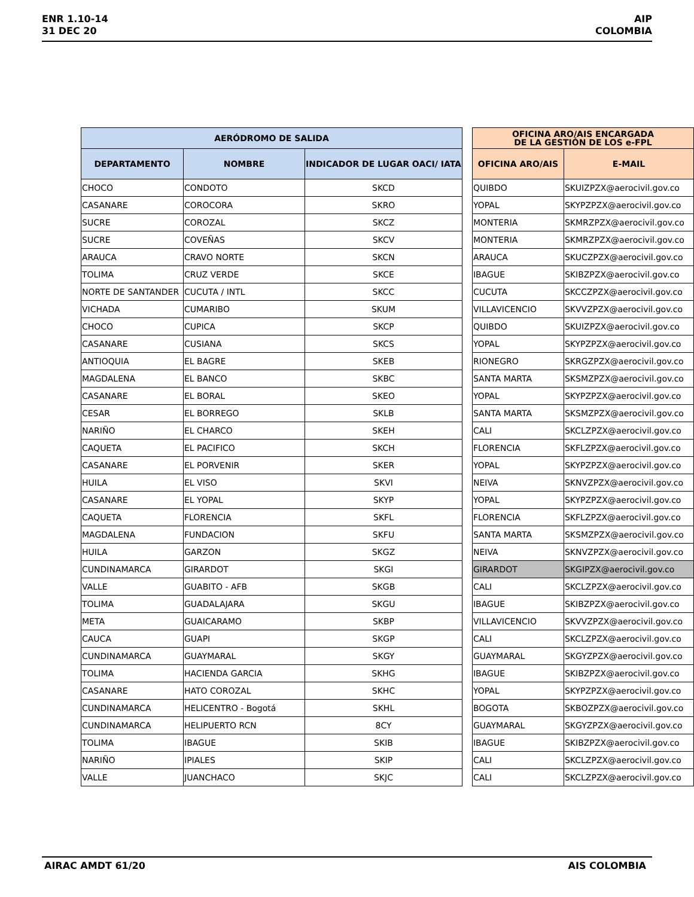ENR 1.10-14
31 DEC 20
AIP
COLOMBIA
| AERÓDROMO DE SALIDA | | |
| --- | --- | --- |
| DEPARTAMENTO | NOMBRE | INDICADOR DE LUGAR OACI/ IATA |
| CHOCO | CONDOTO | SKCD |
| CASANARE | COROCORA | SKRO |
| SUCRE | COROZAL | SKCZ |
| SUCRE | COVEÑAS | SKCV |
| ARAUCA | CRAVO NORTE | SKCN |
| TOLIMA | CRUZ VERDE | SKCE |
| NORTE DE SANTANDER | CUCUTA / INTL | SKCC |
| VICHADA | CUMARIBO | SKUM |
| CHOCO | CUPICA | SKCP |
| CASANARE | CUSIANA | SKCS |
| ANTIOQUIA | EL BAGRE | SKEB |
| MAGDALENA | EL BANCO | SKBC |
| CASANARE | EL BORAL | SKEO |
| CESAR | EL BORREGO | SKLB |
| NARIÑO | EL CHARCO | SKEH |
| CAQUETA | EL PACIFICO | SKCH |
| CASANARE | EL PORVENIR | SKER |
| HUILA | EL VISO | SKVI |
| CASANARE | EL YOPAL | SKYP |
| CAQUETA | FLORENCIA | SKFL |
| MAGDALENA | FUNDACION | SKFU |
| HUILA | GARZON | SKGZ |
| CUNDINAMARCA | GIRARDOT | SKGI |
| VALLE | GUABITO - AFB | SKGB |
| TOLIMA | GUADALAJARA | SKGU |
| META | GUAICARAMO | SKBP |
| CAUCA | GUAPI | SKGP |
| CUNDINAMARCA | GUAYMARAL | SKGY |
| TOLIMA | HACIENDA GARCIA | SKHG |
| CASANARE | HATO COROZAL | SKHC |
| CUNDINAMARCA | HELICENTRO - Bogotá | SKHL |
| CUNDINAMARCA | HELIPUERTO RCN | 8CY |
| TOLIMA | IBAGUE | SKIB |
| NARIÑO | IPIALES | SKIP |
| VALLE | JUANCHACO | SKJC |
| OFICINA ARO/AIS ENCARGADA DE LA GESTIÓN DE LOS e-FPL | |
| --- | --- |
| OFICINA ARO/AIS | E-MAIL |
| QUIBDO | SKUIZPZX@aerocivil.gov.co |
| YOPAL | SKYPZPZX@aerocivil.gov.co |
| MONTERIA | SKMRZPZX@aerocivil.gov.co |
| MONTERIA | SKMRZPZX@aerocivil.gov.co |
| ARAUCA | SKUCZPZX@aerocivil.gov.co |
| IBAGUE | SKIBZPZX@aerocivil.gov.co |
| CUCUTA | SKCCZPZX@aerocivil.gov.co |
| VILLAVICENCIO | SKVVZPZX@aerocivil.gov.co |
| QUIBDO | SKUIZPZX@aerocivil.gov.co |
| YOPAL | SKYPZPZX@aerocivil.gov.co |
| RIONEGRO | SKRGZPZX@aerocivil.gov.co |
| SANTA MARTA | SKSMZPZX@aerocivil.gov.co |
| YOPAL | SKYPZPZX@aerocivil.gov.co |
| SANTA MARTA | SKSMZPZX@aerocivil.gov.co |
| CALI | SKCLZPZX@aerocivil.gov.co |
| FLORENCIA | SKFLZPZX@aerocivil.gov.co |
| YOPAL | SKYPZPZX@aerocivil.gov.co |
| NEIVA | SKNVZPZX@aerocivil.gov.co |
| YOPAL | SKYPZPZX@aerocivil.gov.co |
| FLORENCIA | SKFLZPZX@aerocivil.gov.co |
| SANTA MARTA | SKSMZPZX@aerocivil.gov.co |
| NEIVA | SKNVZPZX@aerocivil.gov.co |
| GIRARDOT | SKGIPZX@aerocivil.gov.co |
| CALI | SKCLZPZX@aerocivil.gov.co |
| IBAGUE | SKIBZPZX@aerocivil.gov.co |
| VILLAVICENCIO | SKVVZPZX@aerocivil.gov.co |
| CALI | SKCLZPZX@aerocivil.gov.co |
| GUAYMARAL | SKGYZPZX@aerocivil.gov.co |
| IBAGUE | SKIBZPZX@aerocivil.gov.co |
| YOPAL | SKYPZPZX@aerocivil.gov.co |
| BOGOTA | SKBOZPZX@aerocivil.gov.co |
| GUAYMARAL | SKGYZPZX@aerocivil.gov.co |
| IBAGUE | SKIBZPZX@aerocivil.gov.co |
| CALI | SKCLZPZX@aerocivil.gov.co |
| CALI | SKCLZPZX@aerocivil.gov.co |
AIRAC AMDT 61/20 AIS COLOMBIA